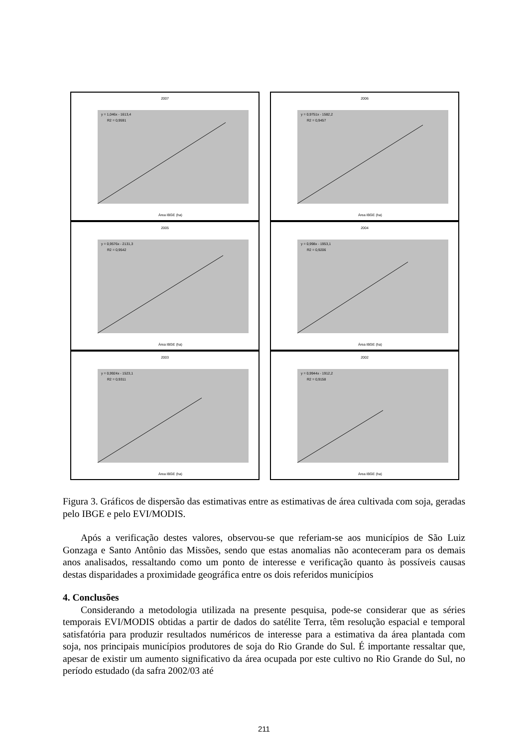2007
y = 1,046x - 1613,4
R2 = 0,9591
Área IBGE (ha)
2006
y = 0,9751x - 1582,2
R2 = 0,9457
Área IBGE (ha)
2005
y = 0,9576x - 2131,3
R2 = 0,9542
Área IBGE (ha)
2004
y = 0,998x - 1953,1
R2 = 0,9206
Área IBGE (ha)
2003
y = 0,9924x - 1523,1
R2 = 0,9311
Área IBGE (ha)
2002
y = 0,9944x - 1912,2
R2 = 0,9158
Área IBGE (ha)
Figura 3. Gráficos de dispersão das estimativas entre as estimativas de área cultivada com soja, geradas pelo IBGE e pelo EVI/MODIS.
Após a verificação destes valores, observou-se que referiam-se aos municípios de São Luiz Gonzaga e Santo Antônio das Missões, sendo que estas anomalias não aconteceram para os demais anos analisados, ressaltando como um ponto de interesse e verificação quanto às possíveis causas destas disparidades a proximidade geográfica entre os dois referidos municípios
4. Conclusões
Considerando a metodologia utilizada na presente pesquisa, pode-se considerar que as séries temporais EVI/MODIS obtidas a partir de dados do satélite Terra, têm resolução espacial e temporal satisfatória para produzir resultados numéricos de interesse para a estimativa da área plantada com soja, nos principais municípios produtores de soja do Rio Grande do Sul. É importante ressaltar que, apesar de existir um aumento significativo da área ocupada por este cultivo no Rio Grande do Sul, no período estudado (da safra 2002/03 até
211